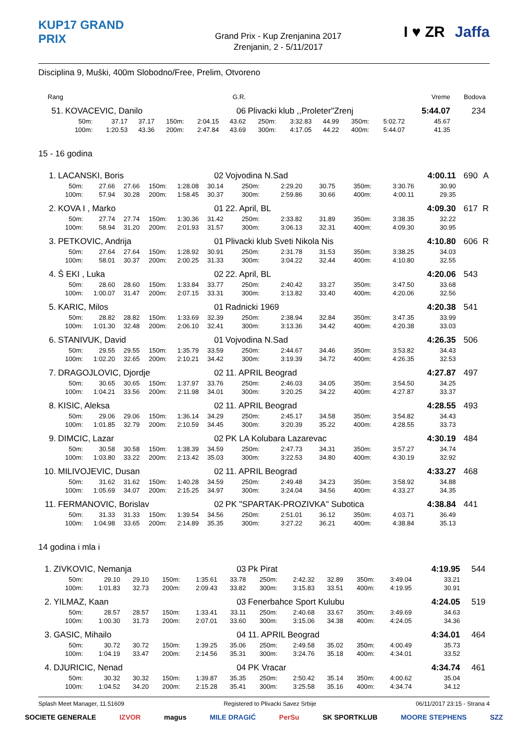KUP17 GRAND PRIX
Grand Prix - Kup Zrenjanina 2017
Zrenjanin, 2 - 5/11/2017
I ♥ ZR Jaffa
Disciplina 9, Muški, 400m Slobodno/Free, Prelim, Otvoreno
| Rang | | | | | | G.R. | | | | | | Vreme | Bodova | |
| 51. | KOVACEVIC, Danilo | | | | | 06 | Plivacki klub ,,Proleter"Zrenj | | | | | 5:44.07 | 234 | |
| | 50m: | 37.17 | 37.17 | 150m: | 2:04.15 | 43.62 | 250m: | 3:32.83 | 44.99 | 350m: | 5:02.72 | 45.67 | | |
| | 100m: | 1:20.53 | 43.36 | 200m: | 2:47.84 | 43.69 | 300m: | 4:17.05 | 44.22 | 400m: | 5:44.07 | 41.35 | | |
15 - 16 godina
| 1. | LACANSKI, Boris | | | | | 02 | Vojvodina N.Sad | | | | | 4:00.11 | 690 | A |
| | 50m: | 27.66 | 27.66 | 150m: | 1:28.08 | 30.14 | 250m: | 2:29.20 | 30.75 | 350m: | 3:30.76 | 30.90 | | |
| | 100m: | 57.94 | 30.28 | 200m: | 1:58.45 | 30.37 | 300m: | 2:59.86 | 30.66 | 400m: | 4:00.11 | 29.35 | | |
| 2. | KOVA I , Marko | | | | | 01 | 22. April, BL | | | | | 4:09.30 | 617 | R |
| | 50m: | 27.74 | 27.74 | 150m: | 1:30.36 | 31.42 | 250m: | 2:33.82 | 31.89 | 350m: | 3:38.35 | 32.22 | | |
| | 100m: | 58.94 | 31.20 | 200m: | 2:01.93 | 31.57 | 300m: | 3:06.13 | 32.31 | 400m: | 4:09.30 | 30.95 | | |
| 3. | PETKOVIC, Andrija | | | | | 01 | Plivacki klub Sveti Nikola Nis | | | | | 4:10.80 | 606 | R |
| | 50m: | 27.64 | 27.64 | 150m: | 1:28.92 | 30.91 | 250m: | 2:31.78 | 31.53 | 350m: | 3:38.25 | 34.03 | | |
| | 100m: | 58.01 | 30.37 | 200m: | 2:00.25 | 31.33 | 300m: | 3:04.22 | 32.44 | 400m: | 4:10.80 | 32.55 | | |
| 4. | Š EKI , Luka | | | | | 02 | 22. April, BL | | | | | 4:20.06 | 543 | |
| | 50m: | 28.60 | 28.60 | 150m: | 1:33.84 | 33.77 | 250m: | 2:40.42 | 33.27 | 350m: | 3:47.50 | 33.68 | | |
| | 100m: | 1:00.07 | 31.47 | 200m: | 2:07.15 | 33.31 | 300m: | 3:13.82 | 33.40 | 400m: | 4:20.06 | 32.56 | | |
| 5. | KARIC, Milos | | | | | 01 | Radnicki 1969 | | | | | 4:20.38 | 541 | |
| | 50m: | 28.82 | 28.82 | 150m: | 1:33.69 | 32.39 | 250m: | 2:38.94 | 32.84 | 350m: | 3:47.35 | 33.99 | | |
| | 100m: | 1:01.30 | 32.48 | 200m: | 2:06.10 | 32.41 | 300m: | 3:13.36 | 34.42 | 400m: | 4:20.38 | 33.03 | | |
| 6. | STANIVUK, David | | | | | 01 | Vojvodina N.Sad | | | | | 4:26.35 | 506 | |
| | 50m: | 29.55 | 29.55 | 150m: | 1:35.79 | 33.59 | 250m: | 2:44.67 | 34.46 | 350m: | 3:53.82 | 34.43 | | |
| | 100m: | 1:02.20 | 32.65 | 200m: | 2:10.21 | 34.42 | 300m: | 3:19.39 | 34.72 | 400m: | 4:26.35 | 32.53 | | |
| 7. | DRAGOJLOVIC, Djordje | | | | | 02 | 11. APRIL Beograd | | | | | 4:27.87 | 497 | |
| | 50m: | 30.65 | 30.65 | 150m: | 1:37.97 | 33.76 | 250m: | 2:46.03 | 34.05 | 350m: | 3:54.50 | 34.25 | | |
| | 100m: | 1:04.21 | 33.56 | 200m: | 2:11.98 | 34.01 | 300m: | 3:20.25 | 34.22 | 400m: | 4:27.87 | 33.37 | | |
| 8. | KISIC, Aleksa | | | | | 02 | 11. APRIL Beograd | | | | | 4:28.55 | 493 | |
| | 50m: | 29.06 | 29.06 | 150m: | 1:36.14 | 34.29 | 250m: | 2:45.17 | 34.58 | 350m: | 3:54.82 | 34.43 | | |
| | 100m: | 1:01.85 | 32.79 | 200m: | 2:10.59 | 34.45 | 300m: | 3:20.39 | 35.22 | 400m: | 4:28.55 | 33.73 | | |
| 9. | DIMCIC, Lazar | | | | | 02 | PK LA Kolubara Lazarevac | | | | | 4:30.19 | 484 | |
| | 50m: | 30.58 | 30.58 | 150m: | 1:38.39 | 34.59 | 250m: | 2:47.73 | 34.31 | 350m: | 3:57.27 | 34.74 | | |
| | 100m: | 1:03.80 | 33.22 | 200m: | 2:13.42 | 35.03 | 300m: | 3:22.53 | 34.80 | 400m: | 4:30.19 | 32.92 | | |
| 10. | MILIVOJEVIC, Dusan | | | | | 02 | 11. APRIL Beograd | | | | | 4:33.27 | 468 | |
| | 50m: | 31.62 | 31.62 | 150m: | 1:40.28 | 34.59 | 250m: | 2:49.48 | 34.23 | 350m: | 3:58.92 | 34.88 | | |
| | 100m: | 1:05.69 | 34.07 | 200m: | 2:15.25 | 34.97 | 300m: | 3:24.04 | 34.56 | 400m: | 4:33.27 | 34.35 | | |
| 11. | FERMANOVIC, Borislav | | | | | 02 | PK "SPARTAK-PROZIVKA" Subotica | | | | | 4:38.84 | 441 | |
| | 50m: | 31.33 | 31.33 | 150m: | 1:39.54 | 34.56 | 250m: | 2:51.01 | 36.12 | 350m: | 4:03.71 | 36.49 | | |
| | 100m: | 1:04.98 | 33.65 | 200m: | 2:14.89 | 35.35 | 300m: | 3:27.22 | 36.21 | 400m: | 4:38.84 | 35.13 | | |
14 godina i mla i
| 1. | ZIVKOVIC, Nemanja | | | | | 03 | Pk Pirat | | | | | 4:19.95 | 544 | |
| | 50m: | 29.10 | 29.10 | 150m: | 1:35.61 | 33.78 | 250m: | 2:42.32 | 32.89 | 350m: | 3:49.04 | 33.21 | | |
| | 100m: | 1:01.83 | 32.73 | 200m: | 2:09.43 | 33.82 | 300m: | 3:15.83 | 33.51 | 400m: | 4:19.95 | 30.91 | | |
| 2. | YILMAZ, Kaan | | | | | 03 | Fenerbahce Sport Kulubu | | | | | 4:24.05 | 519 | |
| | 50m: | 28.57 | 28.57 | 150m: | 1:33.41 | 33.11 | 250m: | 2:40.68 | 33.67 | 350m: | 3:49.69 | 34.63 | | |
| | 100m: | 1:00.30 | 31.73 | 200m: | 2:07.01 | 33.60 | 300m: | 3:15.06 | 34.38 | 400m: | 4:24.05 | 34.36 | | |
| 3. | GASIC, Mihailo | | | | | 04 | 11. APRIL Beograd | | | | | 4:34.01 | 464 | |
| | 50m: | 30.72 | 30.72 | 150m: | 1:39.25 | 35.06 | 250m: | 2:49.58 | 35.02 | 350m: | 4:00.49 | 35.73 | | |
| | 100m: | 1:04.19 | 33.47 | 200m: | 2:14.56 | 35.31 | 300m: | 3:24.76 | 35.18 | 400m: | 4:34.01 | 33.52 | | |
| 4. | DJURICIC, Nenad | | | | | 04 | PK Vracar | | | | | 4:34.74 | 461 | |
| | 50m: | 30.32 | 30.32 | 150m: | 1:39.87 | 35.35 | 250m: | 2:50.42 | 35.14 | 350m: | 4:00.62 | 35.04 | | |
| | 100m: | 1:04.52 | 34.20 | 200m: | 2:15.28 | 35.41 | 300m: | 3:25.58 | 35.16 | 400m: | 4:34.74 | 34.12 | | |
Splash Meet Manager, 11.51609 Registered to Plivacki Savez Srbije 06/11/2017 23:15 - Strana 4
SOCIETE GENERALE IZVOR magus MILE DRAGIĆ PerSu SK SPORTKLUB MOORE STEPHENS SZZ